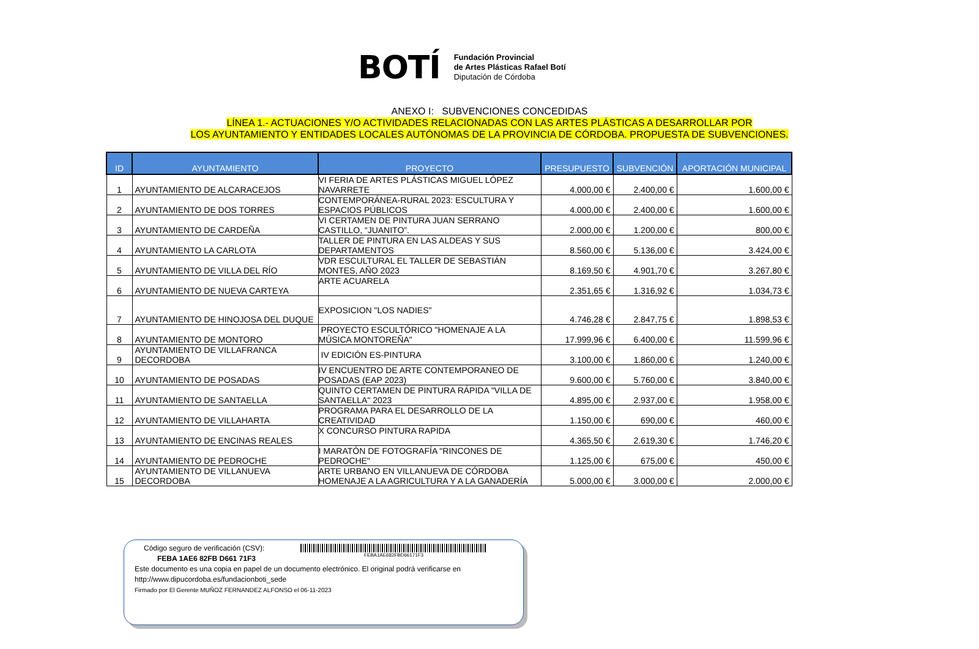BOTÍ
Fundación Provincial
de Artes Plásticas Rafael Botí
Diputación de Córdoba
ANEXO I: SUBVENCIONES CONCEDIDAS
LÍNEA 1.- ACTUACIONES Y/O ACTIVIDADES RELACIONADAS CON LAS ARTES PLÁSTICAS A DESARROLLAR POR
LOS AYUNTAMIENTO Y ENTIDADES LOCALES AUTÓNOMAS DE LA PROVINCIA DE CÓRDOBA. PROPUESTA DE SUBVENCIONES.
| ID | AYUNTAMIENTO | PROYECTO | PRESUPUESTO | SUBVENCIÓN | APORTACIÓN MUNICIPAL |
| --- | --- | --- | --- | --- | --- |
| 1 | AYUNTAMIENTO DE ALCARACEJOS | VI FERIA DE ARTES PLÁSTICAS MIGUEL LÓPEZ NAVARRETE | 4.000,00 € | 2.400,00 € | 1.600,00 € |
| 2 | AYUNTAMIENTO DE DOS TORRES | CONTEMPORÁNEA-RURAL 2023: ESCULTURA Y ESPACIOS PÚBLICOS | 4.000,00 € | 2.400,00 € | 1.600,00 € |
| 3 | AYUNTAMIENTO DE CARDEÑA | VI CERTAMEN DE PINTURA JUAN SERRANO CASTILLO, “JUANITO”. | 2.000,00 € | 1.200,00 € | 800,00 € |
| 4 | AYUNTAMIENTO LA CARLOTA | TALLER DE PINTURA EN LAS ALDEAS Y SUS DEPARTAMENTOS | 8.560,00 € | 5.136,00 € | 3.424,00 € |
| 5 | AYUNTAMIENTO DE VILLA DEL RÍO | VDR ESCULTURAL EL TALLER DE SEBASTIÁN MONTES, AÑO 2023 | 8.169,50 € | 4.901,70 € | 3.267,80 € |
| 6 | AYUNTAMIENTO DE NUEVA CARTEYA | ARTE ACUARELA | 2.351,65 € | 1.316,92 € | 1.034,73 € |
| 7 | AYUNTAMIENTO DE HINOJOSA DEL DUQUE | EXPOSICION "LOS NADIES" | 4.746,28 € | 2.847,75 € | 1.898,53 € |
| 8 | AYUNTAMIENTO DE MONTORO | PROYECTO ESCULTÓRICO "HOMENAJE A LA MÚSICA MONTOREÑA" | 17.999,96 € | 6.400,00 € | 11.599,96 € |
| 9 | AYUNTAMIENTO DE VILLAFRANCA DECORDOBA | IV EDICIÓN ES-PINTURA | 3.100,00 € | 1.860,00 € | 1.240,00 € |
| 10 | AYUNTAMIENTO DE POSADAS | IV ENCUENTRO DE ARTE CONTEMPORANEO DE POSADAS (EAP 2023) | 9.600,00 € | 5.760,00 € | 3.840,00 € |
| 11 | AYUNTAMIENTO DE SANTAELLA | QUINTO CERTAMEN DE PINTURA RÁPIDA "VILLA DE SANTAELLA" 2023 | 4.895,00 € | 2.937,00 € | 1.958,00 € |
| 12 | AYUNTAMIENTO DE VILLAHARTA | PROGRAMA PARA EL DESARROLLO DE LA CREATIVIDAD | 1.150,00 € | 690,00 € | 460,00 € |
| 13 | AYUNTAMIENTO DE ENCINAS REALES | X CONCURSO PINTURA RAPIDA | 4.365,50 € | 2.619,30 € | 1.746,20 € |
| 14 | AYUNTAMIENTO DE PEDROCHE | I MARATÓN DE FOTOGRAFÍA "RINCONES DE PEDROCHE" | 1.125,00 € | 675,00 € | 450,00 € |
| 15 | AYUNTAMIENTO DE VILLANUEVA DECORDOBA | ARTE URBANO EN VILLANUEVA DE CÓRDOBA HOMENAJE A LA AGRICULTURA Y A LA GANADERÍA | 5.000,00 € | 3.000,00 € | 2.000,00 € |
Código seguro de verificación (CSV):
FEBA 1AE6 82FB D661 71F3
FEBA1AE682FBD66171F3
Este documento es una copia en papel de un documento electrónico. El original podrá verificarse en
http://www.dipucordoba.es/fundacionboti_sede
Firmado por El Gerente MUÑOZ FERNANDEZ ALFONSO el 06-11-2023